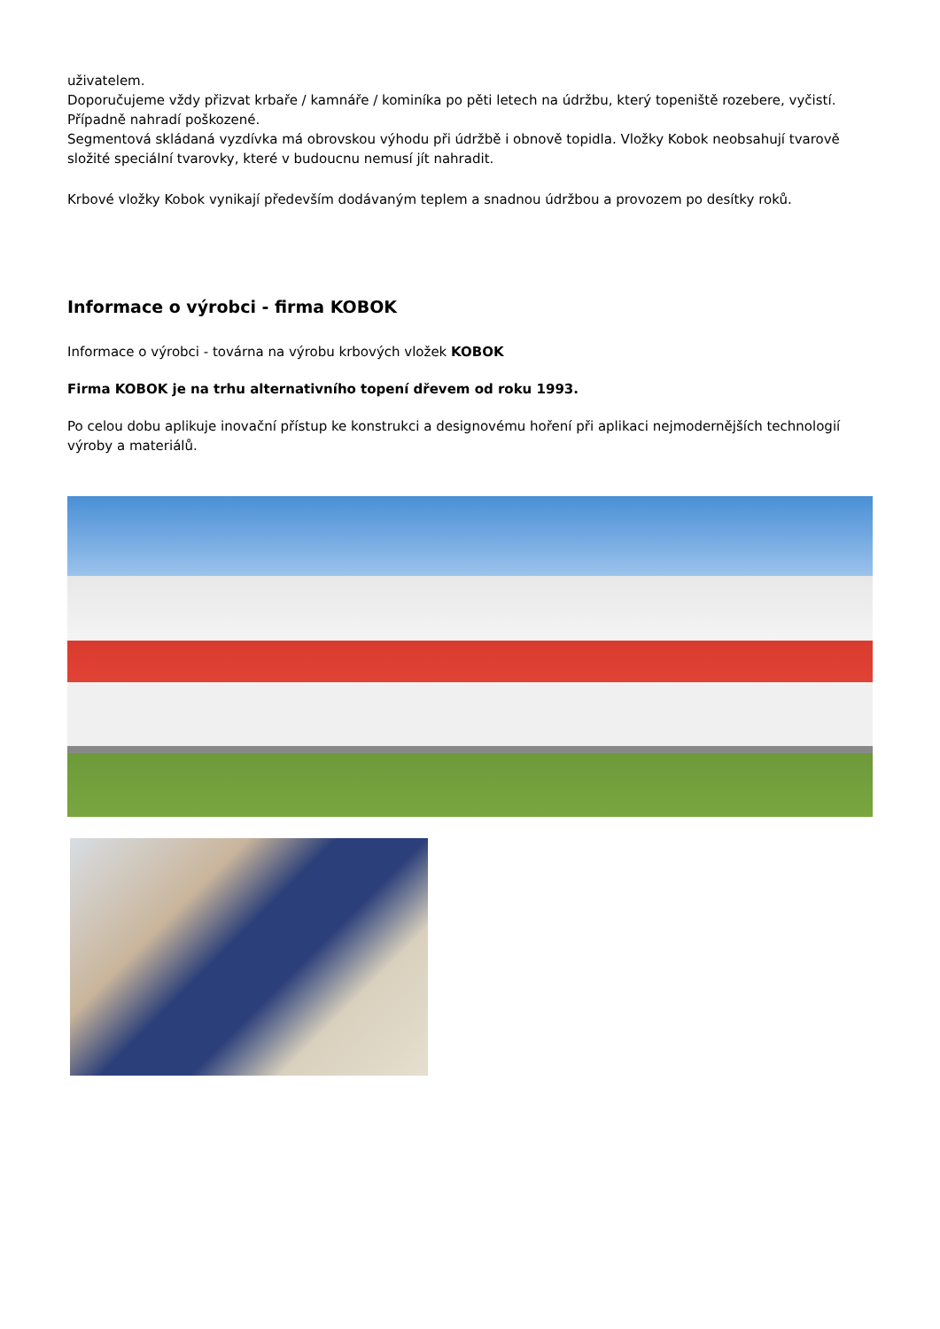uživatelem.
Doporučujeme vždy přizvat krbaře / kamnáře / kominíka po pěti letech na údržbu, který topeniště rozebere, vyčistí. Případně nahradí poškozené.
Segmentová skládaná vyzdívka má obrovskou výhodu při údržbě i obnově topidla. Vložky Kobok neobsahují tvarově složité speciální tvarovky, které v budoucnu nemusí jít nahradit.
Krbové vložky Kobok vynikají především dodávaným teplem a snadnou údržbou a provozem po desítky roků.
Informace o výrobci - firma KOBOK
Informace o výrobci - továrna na výrobu krbových vložek KOBOK
Firma KOBOK je na trhu alternativního topení dřevem od roku 1993.
Po celou dobu aplikuje inovační přístup ke konstrukci a designovému hoření při aplikaci nejmodernějších technologií výroby a materiálů.